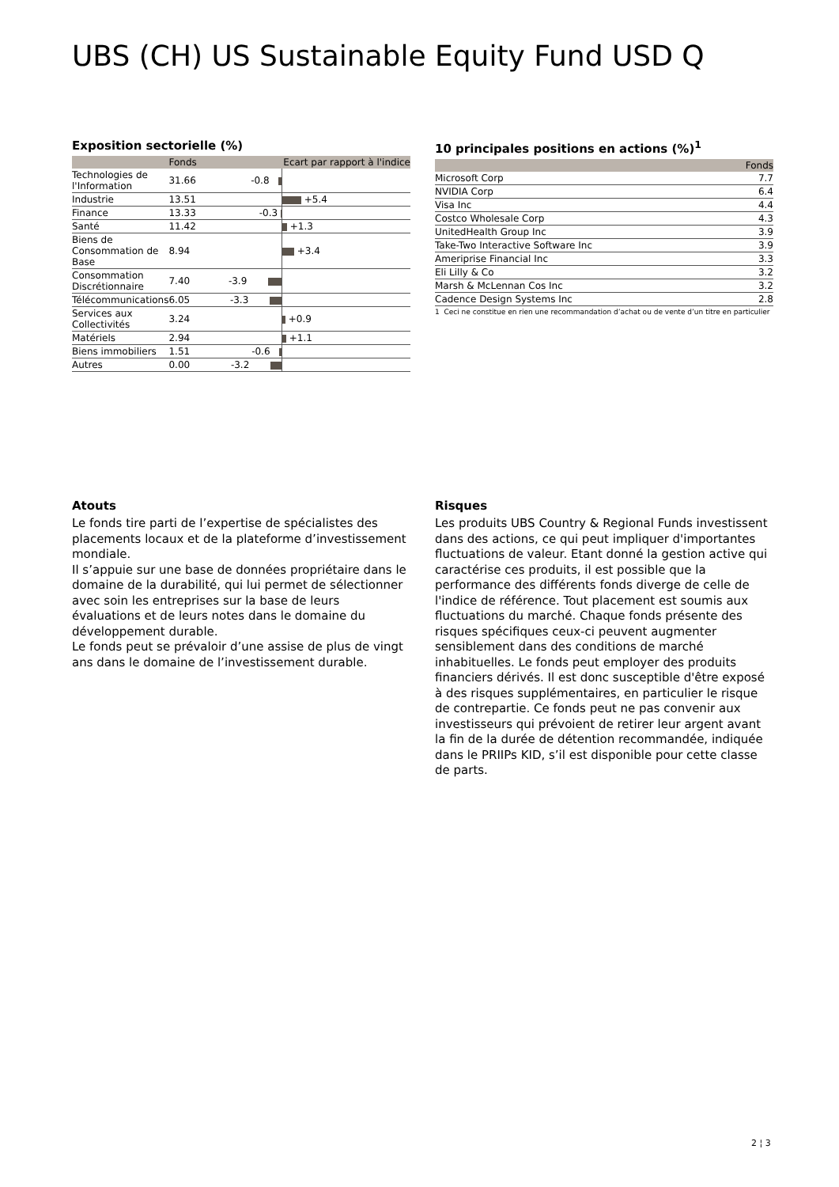UBS (CH) US Sustainable Equity Fund USD Q
Exposition sectorielle (%)
| | Fonds | Ecart par rapport à l'indice | |
| --- | --- | --- | --- |
| Technologies de l'Information | 31.66 | -0.8 | |
| Industrie | 13.51 | | +5.4 |
| Finance | 13.33 | -0.3 | |
| Santé | 11.42 | | +1.3 |
| Biens de Consommation de Base | 8.94 | | +3.4 |
| Consommation Discrétionnaire | 7.40 | -3.9 | |
| Télécommunications | 6.05 | -3.3 | |
| Services aux Collectivités | 3.24 | | +0.9 |
| Matériels | 2.94 | | +1.1 |
| Biens immobiliers | 1.51 | -0.6 | |
| Autres | 0.00 | -3.2 | |
10 principales positions en actions (%)<sup>1</sup>
| | Fonds |
| --- | --- |
| Microsoft Corp | 7.7 |
| NVIDIA Corp | 6.4 |
| Visa Inc | 4.4 |
| Costco Wholesale Corp | 4.3 |
| UnitedHealth Group Inc | 3.9 |
| Take-Two Interactive Software Inc | 3.9 |
| Ameriprise Financial Inc | 3.3 |
| Eli Lilly & Co | 3.2 |
| Marsh & McLennan Cos Inc | 3.2 |
| Cadence Design Systems Inc | 2.8 |
1 Ceci ne constitue en rien une recommandation d’achat ou de vente d’un titre en particulier
Atouts
Le fonds tire parti de l’expertise de spécialistes des placements locaux et de la plateforme d’investissement mondiale.
Il s’appuie sur une base de données propriétaire dans le domaine de la durabilité, qui lui permet de sélectionner avec soin les entreprises sur la base de leurs évaluations et de leurs notes dans le domaine du développement durable.
Le fonds peut se prévaloir d’une assise de plus de vingt ans dans le domaine de l’investissement durable.
Risques
Les produits UBS Country & Regional Funds investissent dans des actions, ce qui peut impliquer d'importantes fluctuations de valeur. Etant donné la gestion active qui caractérise ces produits, il est possible que la performance des différents fonds diverge de celle de l'indice de référence. Tout placement est soumis aux fluctuations du marché. Chaque fonds présente des risques spécifiques ceux-ci peuvent augmenter sensiblement dans des conditions de marché inhabituelles. Le fonds peut employer des produits financiers dérivés. Il est donc susceptible d'être exposé à des risques supplémentaires, en particulier le risque de contrepartie. Ce fonds peut ne pas convenir aux investisseurs qui prévoient de retirer leur argent avant la fin de la durée de détention recommandée, indiquée dans le PRIIPs KID, s’il est disponible pour cette classe de parts.
2 ¦ 3